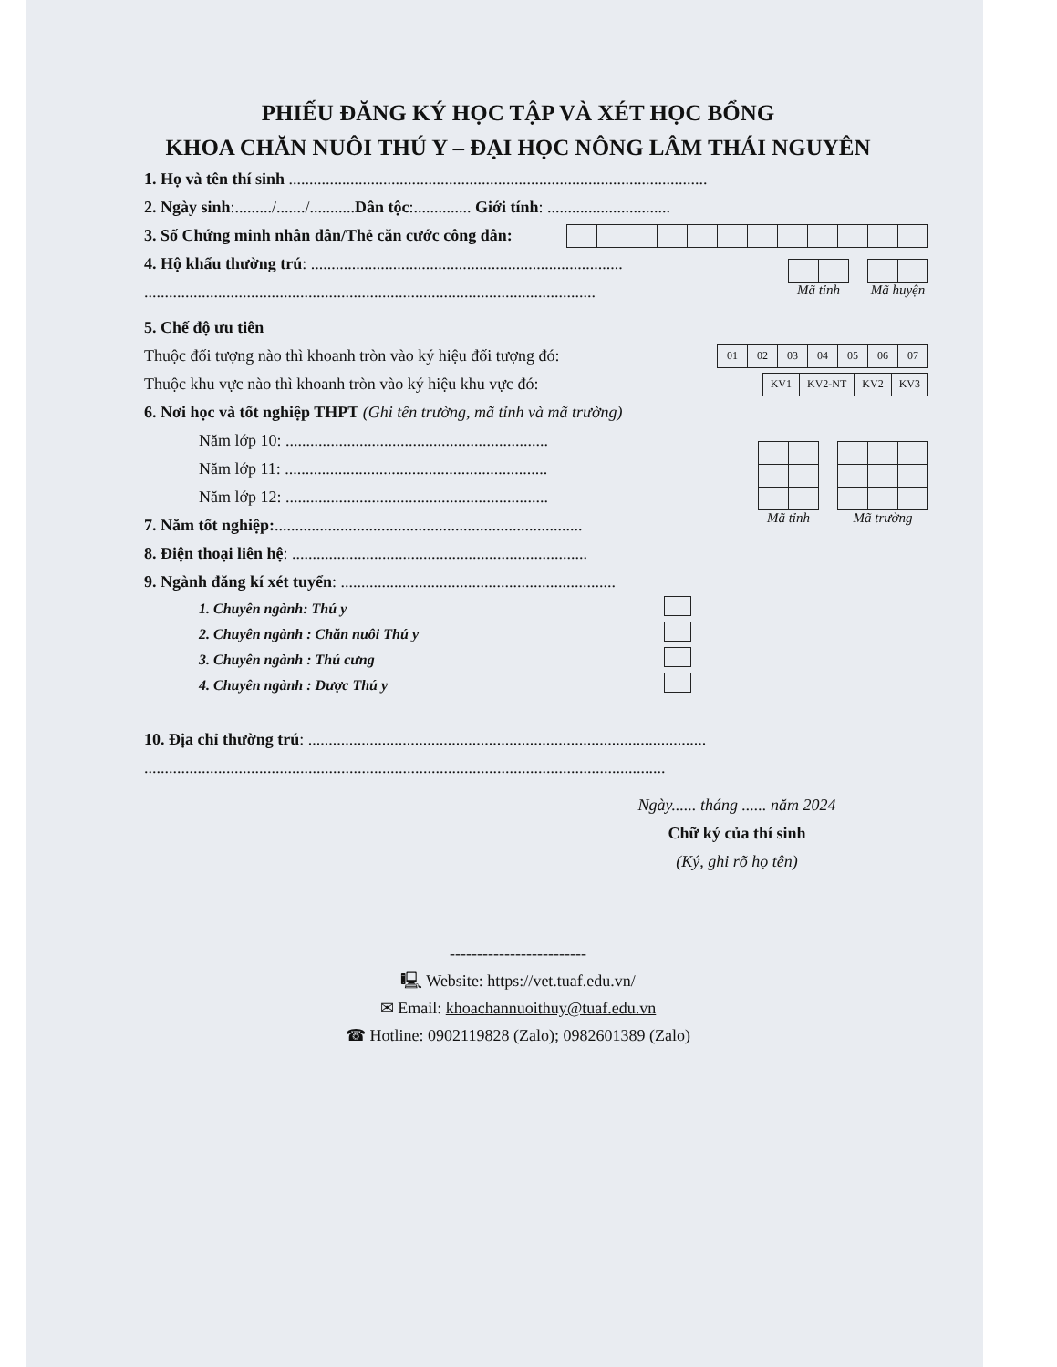PHIẾU ĐĂNG KÝ HỌC TẬP VÀ XÉT HỌC BỔNG
KHOA CHĂN NUÔI THÚ Y – ĐẠI HỌC NÔNG LÂM THÁI NGUYÊN
1. Họ và tên thí sinh ......................................................................................................
2. Ngày sinh:........./......./...........Dân tộc:.............. Giới tính: ..............................
3. Số Chứng minh nhân dân/Thẻ căn cước công dân:
4. Hộ khẩu thường trú: ............................................................................
..............................................................................................................
Mã tỉnh Mã huyện
5. Chế độ ưu tiên
Thuộc đối tượng nào thì khoanh tròn vào ký hiệu đối tượng đó:
| 01 | 02 | 03 | 04 | 05 | 06 | 07 |
Thuộc khu vực nào thì khoanh tròn vào ký hiệu khu vực đó:
| KV1 | KV2-NT | KV2 | KV3 |
6. Nơi học và tốt nghiệp THPT (Ghi tên trường, mã tỉnh và mã trường)
Năm lớp 10: ................................................................
Năm lớp 11: ................................................................
Năm lớp 12: ................................................................
7. Năm tốt nghiệp:...........................................................................
Mã tỉnh Mã trường
8. Điện thoại liên hệ: ........................................................................
9. Ngành đăng kí xét tuyển: ...................................................................
1. Chuyên ngành: Thú y
2. Chuyên ngành : Chăn nuôi Thú y
3. Chuyên ngành : Thú cưng
4. Chuyên ngành : Dược Thú y
10. Địa chỉ thường trú: .................................................................................................
...............................................................................................................................
Ngày...... tháng ...... năm 2024
Chữ ký của thí sinh
(Ký, ghi rõ họ tên)
-------------------------
🖳 Website: https://vet.tuaf.edu.vn/
✉ Email: khoachannuoithuy@tuaf.edu.vn
☎ Hotline: 0902119828 (Zalo); 0982601389 (Zalo)